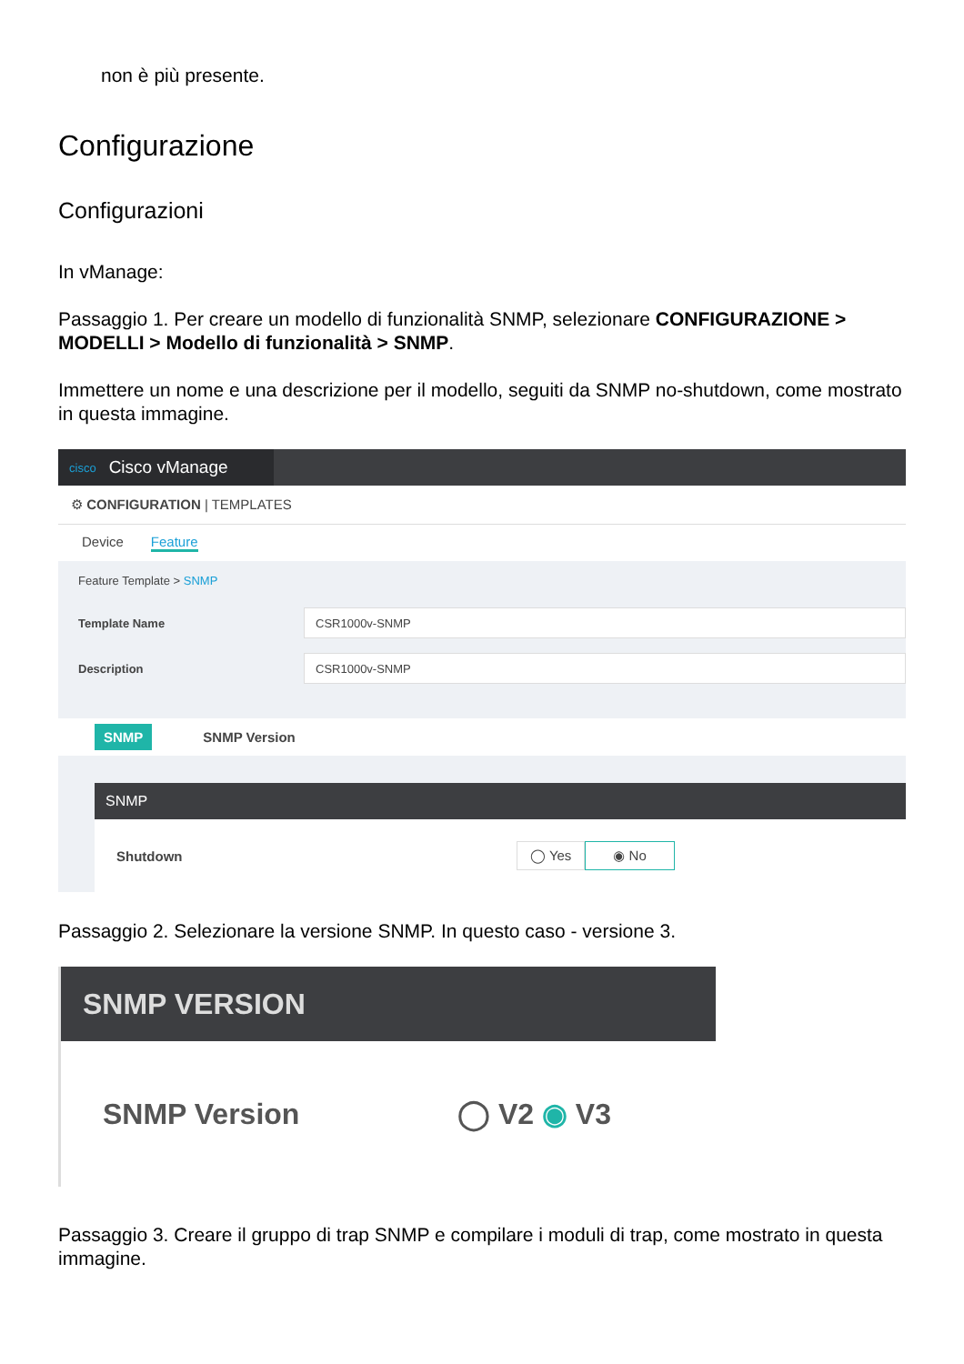non è più presente.
Configurazione
Configurazioni
In vManage:
Passaggio 1. Per creare un modello di funzionalità SNMP, selezionare CONFIGURAZIONE > MODELLI > Modello di funzionalità > SNMP.
Immettere un nome e una descrizione per il modello, seguiti da SNMP no-shutdown, come mostrato in questa immagine.
cisco Cisco vManage
⚙ CONFIGURATION | TEMPLATES
Device Feature
Feature Template > SNMP
Template Name
CSR1000v-SNMP
Description
CSR1000v-SNMP
SNMP SNMP Version
SNMP
Shutdown ◯ Yes ◉ No
Passaggio 2. Selezionare la versione SNMP. In questo caso - versione 3.
SNMP VERSION
SNMP Version ◯ V2 ◉ V3
Passaggio 3. Creare il gruppo di trap SNMP e compilare i moduli di trap, come mostrato in questa immagine.